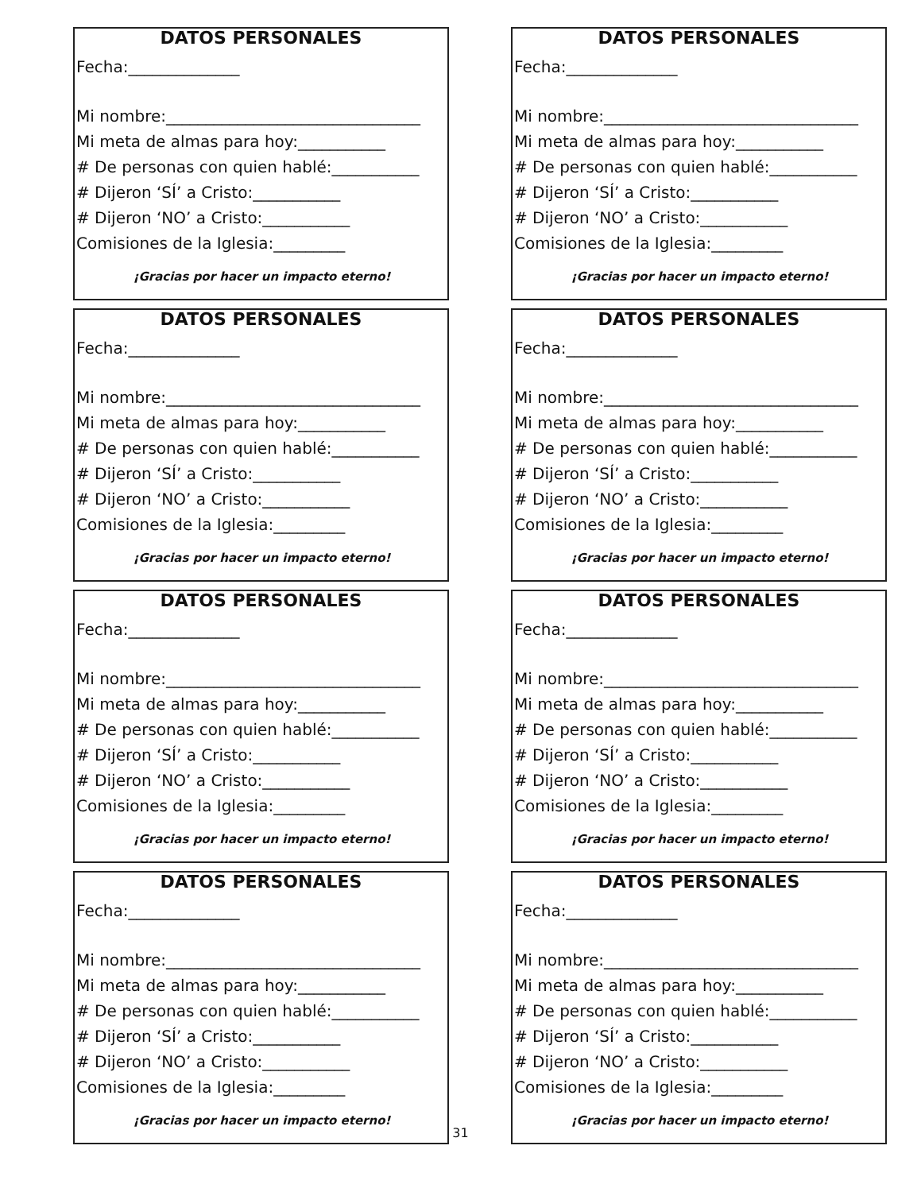DATOS PERSONALES
Fecha:______________
Mi nombre:________________________________
Mi meta de almas para hoy:___________
# De personas con quien hablé:___________
# Dijeron ‘SÍ’ a Cristo:___________
# Dijeron ‘NO’ a Cristo:___________
Comisiones de la Iglesia:_________
¡Gracias por hacer un impacto eterno!
DATOS PERSONALES
Fecha:______________
Mi nombre:________________________________
Mi meta de almas para hoy:___________
# De personas con quien hablé:___________
# Dijeron ‘SÍ’ a Cristo:___________
# Dijeron ‘NO’ a Cristo:___________
Comisiones de la Iglesia:_________
¡Gracias por hacer un impacto eterno!
DATOS PERSONALES
Fecha:______________
Mi nombre:________________________________
Mi meta de almas para hoy:___________
# De personas con quien hablé:___________
# Dijeron ‘SÍ’ a Cristo:___________
# Dijeron ‘NO’ a Cristo:___________
Comisiones de la Iglesia:_________
¡Gracias por hacer un impacto eterno!
DATOS PERSONALES
Fecha:______________
Mi nombre:________________________________
Mi meta de almas para hoy:___________
# De personas con quien hablé:___________
# Dijeron ‘SÍ’ a Cristo:___________
# Dijeron ‘NO’ a Cristo:___________
Comisiones de la Iglesia:_________
¡Gracias por hacer un impacto eterno!
DATOS PERSONALES
Fecha:______________
Mi nombre:________________________________
Mi meta de almas para hoy:___________
# De personas con quien hablé:___________
# Dijeron ‘SÍ’ a Cristo:___________
# Dijeron ‘NO’ a Cristo:___________
Comisiones de la Iglesia:_________
¡Gracias por hacer un impacto eterno!
DATOS PERSONALES
Fecha:______________
Mi nombre:________________________________
Mi meta de almas para hoy:___________
# De personas con quien hablé:___________
# Dijeron ‘SÍ’ a Cristo:___________
# Dijeron ‘NO’ a Cristo:___________
Comisiones de la Iglesia:_________
¡Gracias por hacer un impacto eterno!
DATOS PERSONALES
Fecha:______________
Mi nombre:________________________________
Mi meta de almas para hoy:___________
# De personas con quien hablé:___________
# Dijeron ‘SÍ’ a Cristo:___________
# Dijeron ‘NO’ a Cristo:___________
Comisiones de la Iglesia:_________
¡Gracias por hacer un impacto eterno!
DATOS PERSONALES
Fecha:______________
Mi nombre:________________________________
Mi meta de almas para hoy:___________
# De personas con quien hablé:___________
# Dijeron ‘SÍ’ a Cristo:___________
# Dijeron ‘NO’ a Cristo:___________
Comisiones de la Iglesia:_________
¡Gracias por hacer un impacto eterno!
31